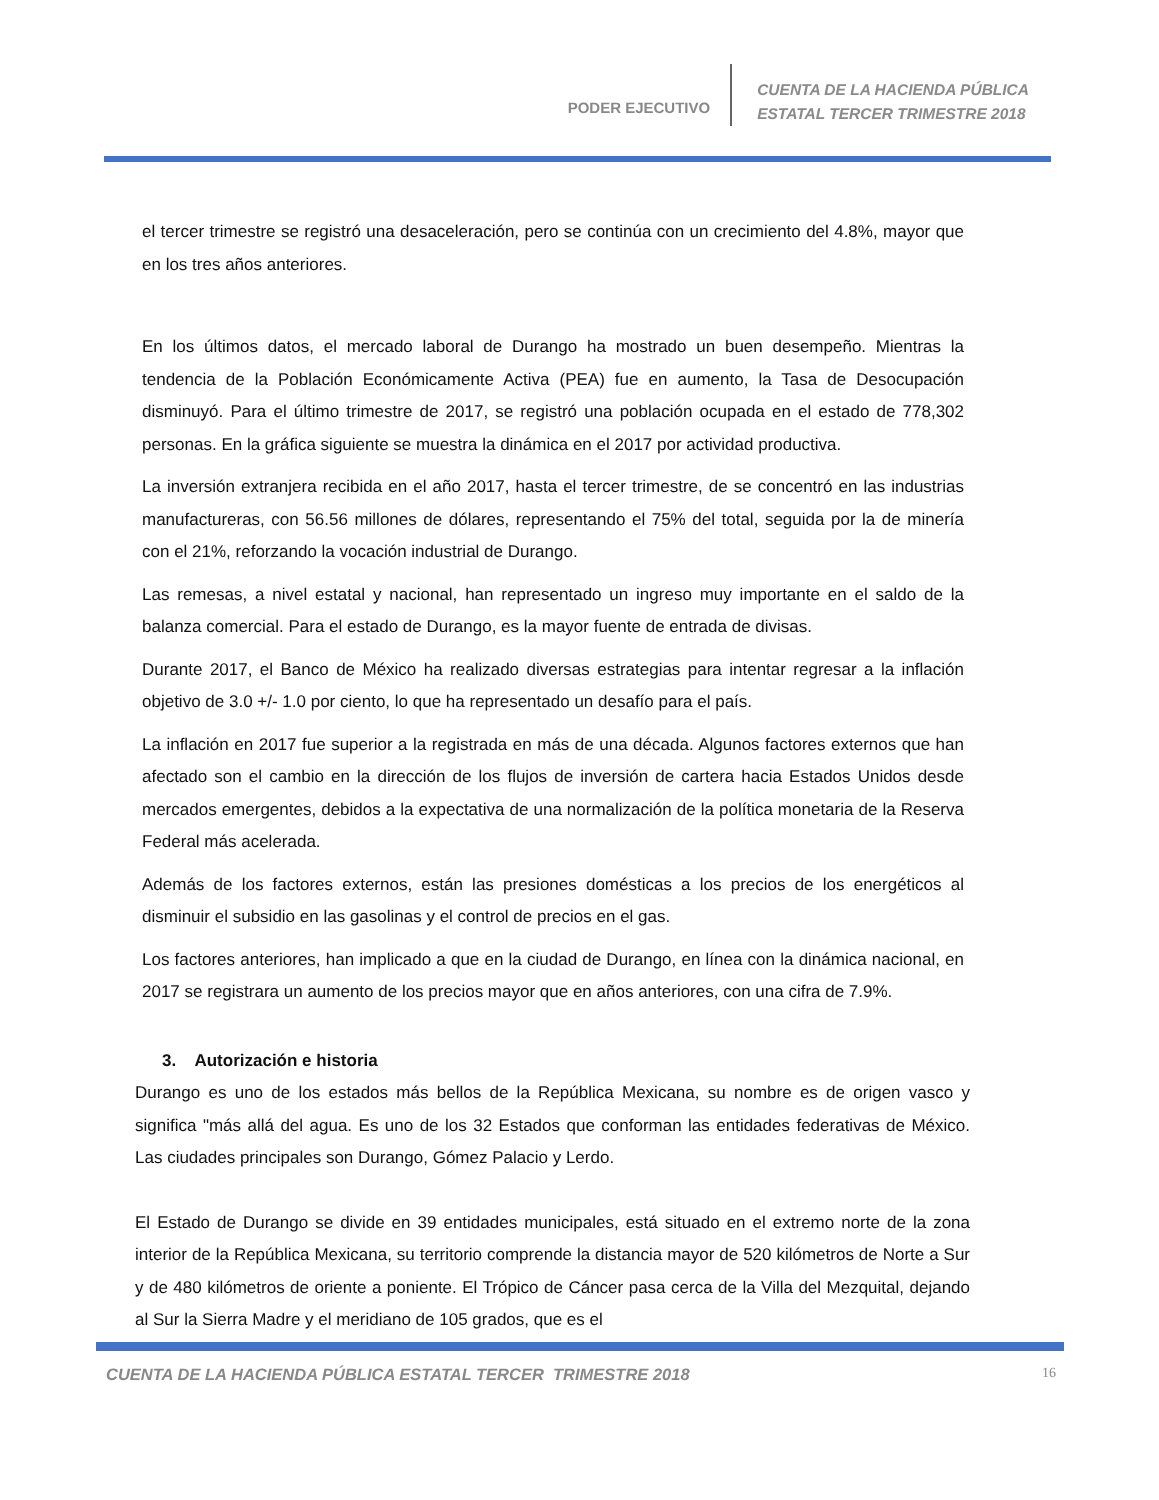PODER EJECUTIVO
CUENTA DE LA HACIENDA PÚBLICA
ESTATAL TERCER TRIMESTRE 2018
el tercer trimestre se registró una desaceleración, pero se continúa con un crecimiento del 4.8%, mayor que en los tres años anteriores.
En los últimos datos, el mercado laboral de Durango ha mostrado un buen desempeño. Mientras la tendencia de la Población Económicamente Activa (PEA) fue en aumento, la Tasa de Desocupación disminuyó. Para el último trimestre de 2017, se registró una población ocupada en el estado de 778,302 personas. En la gráfica siguiente se muestra la dinámica en el 2017 por actividad productiva.
La inversión extranjera recibida en el año 2017, hasta el tercer trimestre, de se concentró en las industrias manufactureras, con 56.56 millones de dólares, representando el 75% del total, seguida por la de minería con el 21%, reforzando la vocación industrial de Durango.
Las remesas, a nivel estatal y nacional, han representado un ingreso muy importante en el saldo de la balanza comercial. Para el estado de Durango, es la mayor fuente de entrada de divisas.
Durante 2017, el Banco de México ha realizado diversas estrategias para intentar regresar a la inflación objetivo de 3.0 +/- 1.0 por ciento, lo que ha representado un desafío para el país.
La inflación en 2017 fue superior a la registrada en más de una década. Algunos factores externos que han afectado son el cambio en la dirección de los flujos de inversión de cartera hacia Estados Unidos desde mercados emergentes, debidos a la expectativa de una normalización de la política monetaria de la Reserva Federal más acelerada.
Además de los factores externos, están las presiones domésticas a los precios de los energéticos al disminuir el subsidio en las gasolinas y el control de precios en el gas.
Los factores anteriores, han implicado a que en la ciudad de Durango, en línea con la dinámica nacional, en 2017 se registrara un aumento de los precios mayor que en años anteriores, con una cifra de 7.9%.
3. Autorización e historia
Durango es uno de los estados más bellos de la República Mexicana, su nombre es de origen vasco y significa "más allá del agua. Es uno de los 32 Estados que conforman las entidades federativas de México. Las ciudades principales son Durango, Gómez Palacio y Lerdo.
El Estado de Durango se divide en 39 entidades municipales, está situado en el extremo norte de la zona interior de la República Mexicana, su territorio comprende la distancia mayor de 520 kilómetros de Norte a Sur y de 480 kilómetros de oriente a poniente. El Trópico de Cáncer pasa cerca de la Villa del Mezquital, dejando al Sur la Sierra Madre y el meridiano de 105 grados, que es el
CUENTA DE LA HACIENDA PÚBLICA ESTATAL TERCER TRIMESTRE 2018 16